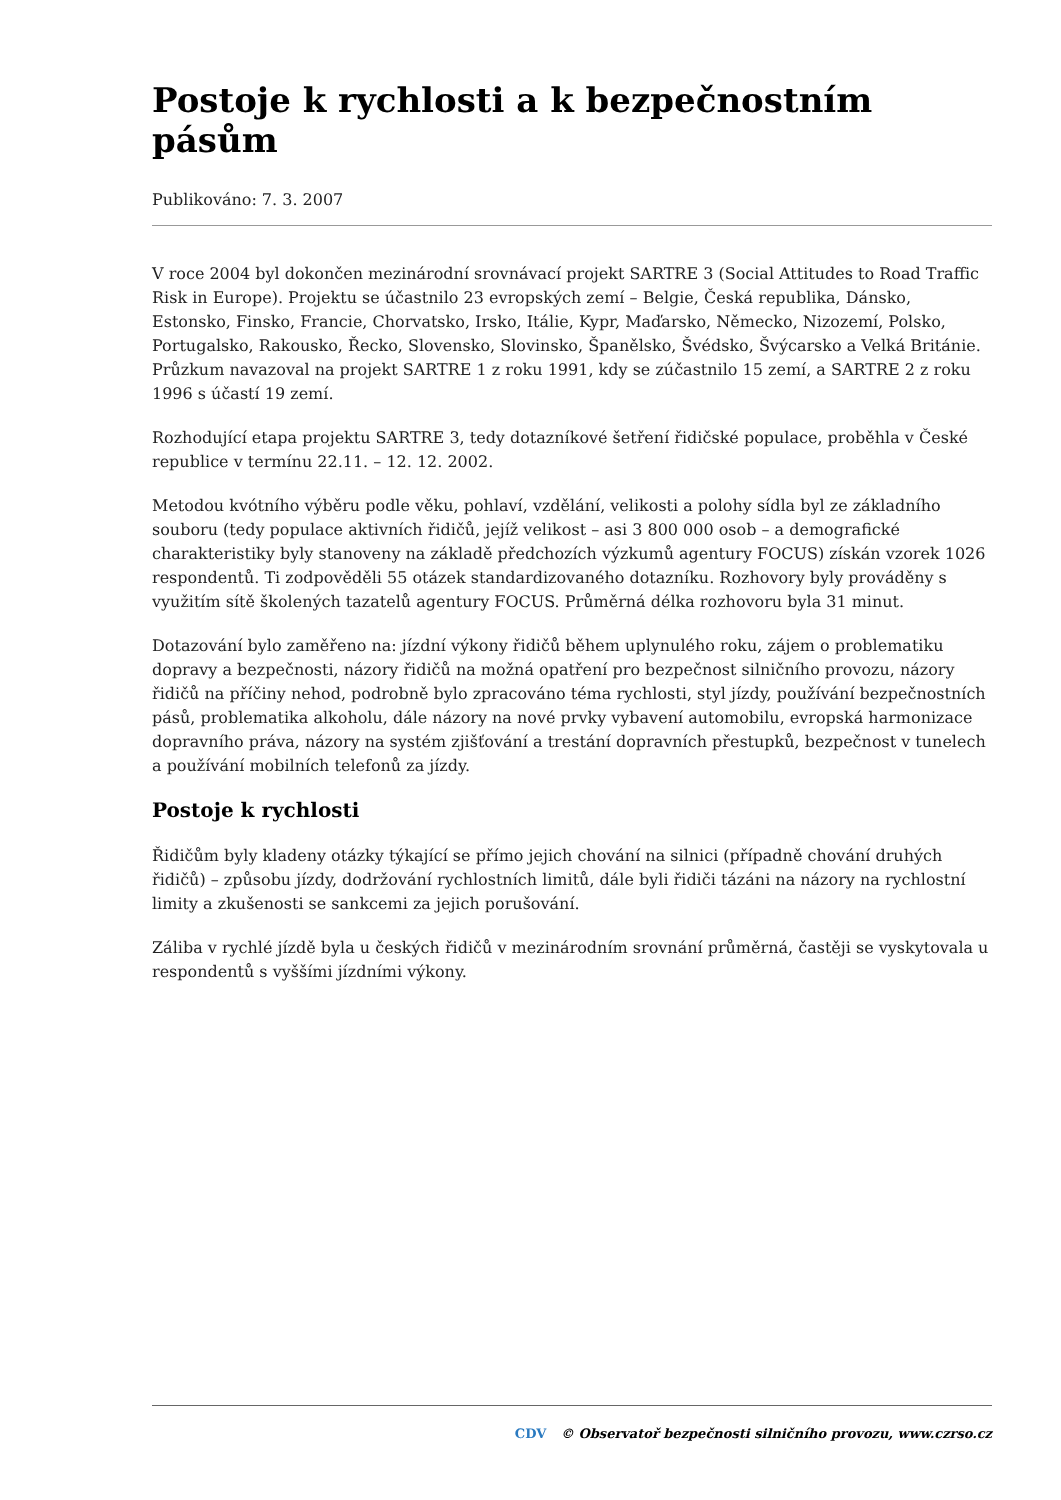Postoje k rychlosti a k bezpečnostním pásům
Publikováno: 7. 3. 2007
V roce 2004 byl dokončen mezinárodní srovnávací projekt SARTRE 3 (Social Attitudes to Road Traffic Risk in Europe). Projektu se účastnilo 23 evropských zemí – Belgie, Česká republika, Dánsko, Estonsko, Finsko, Francie, Chorvatsko, Irsko, Itálie, Kypr, Maďarsko, Německo, Nizozemí, Polsko, Portugalsko, Rakousko, Řecko, Slovensko, Slovinsko, Španělsko, Švédsko, Švýcarsko a Velká Británie. Průzkum navazoval na projekt SARTRE 1 z roku 1991, kdy se zúčastnilo 15 zemí, a SARTRE 2 z roku 1996 s účastí 19 zemí.
Rozhodující etapa projektu SARTRE 3, tedy dotazníkové šetření řidičské populace, proběhla v České republice v termínu 22.11. – 12. 12. 2002.
Metodou kvótního výběru podle věku, pohlaví, vzdělání, velikosti a polohy sídla byl ze základního souboru (tedy populace aktivních řidičů, jejíž velikost – asi 3 800 000 osob – a demografické charakteristiky byly stanoveny na základě předchozích výzkumů agentury FOCUS) získán vzorek 1026 respondentů. Ti zodpověděli 55 otázek standardizovaného dotazníku. Rozhovory byly prováděny s využitím sítě školených tazatelů agentury FOCUS. Průměrná délka rozhovoru byla 31 minut.
Dotazování bylo zaměřeno na: jízdní výkony řidičů během uplynulého roku, zájem o problematiku dopravy a bezpečnosti, názory řidičů na možná opatření pro bezpečnost silničního provozu, názory řidičů na příčiny nehod, podrobně bylo zpracováno téma rychlosti, styl jízdy, používání bezpečnostních pásů, problematika alkoholu, dále názory na nové prvky vybavení automobilu, evropská harmonizace dopravního práva, názory na systém zjišťování a trestání dopravních přestupků, bezpečnost v tunelech a používání mobilních telefonů za jízdy.
Postoje k rychlosti
Řidičům byly kladeny otázky týkající se přímo jejich chování na silnici (případně chování druhých řidičů) – způsobu jízdy, dodržování rychlostních limitů, dále byli řidiči tázáni na názory na rychlostní limity a zkušenosti se sankcemi za jejich porušování.
Záliba v rychlé jízdě byla u českých řidičů v mezinárodním srovnání průměrná, častěji se vyskytovala u respondentů s vyššími jízdními výkony.
CDV © Observatoř bezpečnosti silničního provozu, www.czrso.cz